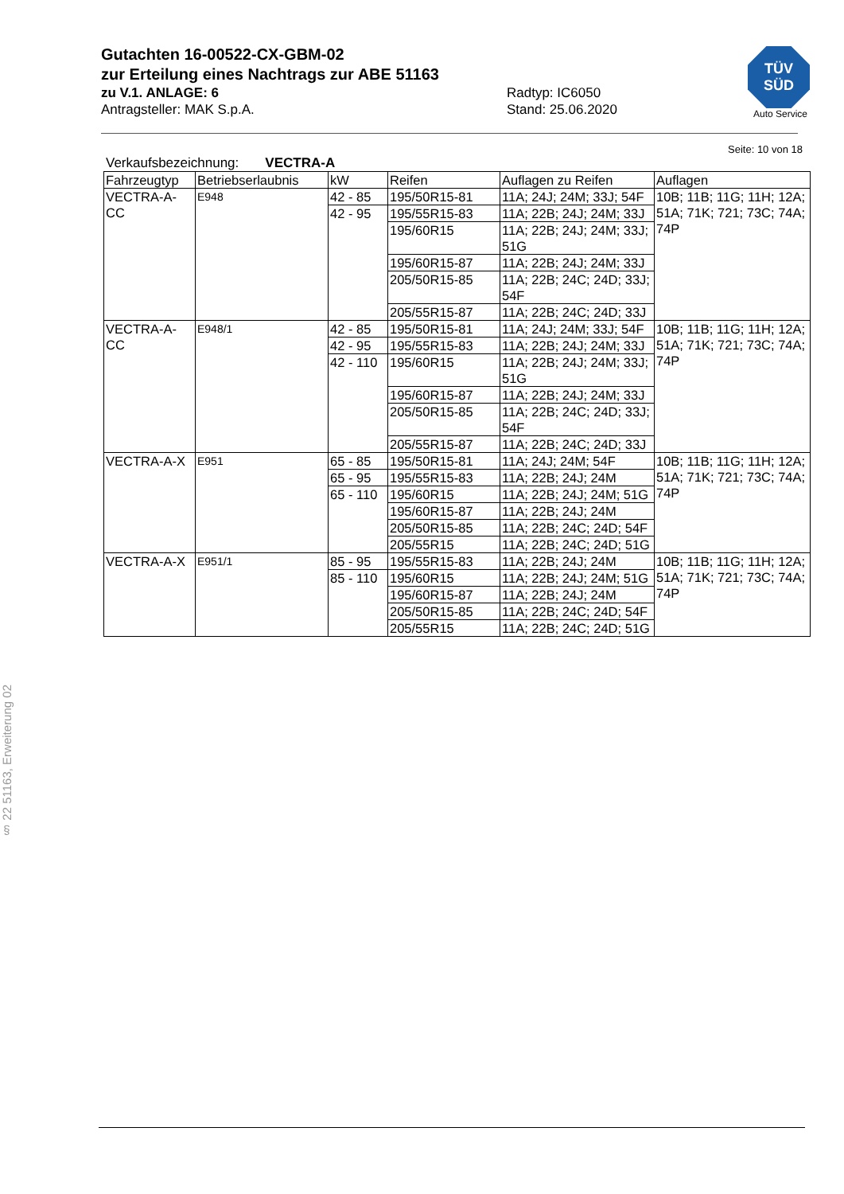Gutachten 16-00522-CX-GBM-02
zur Erteilung eines Nachtrags zur ABE 51163
zu V.1. ANLAGE: 6 Radtyp: IC6050
Antragsteller: MAK S.p.A. Stand: 25.06.2020
TÜV
SÜD
Auto Service
§ 22 51163, Erweiterung 02
Seite: 10 von 18
Verkaufsbezeichnung: VECTRA-A
| Fahrzeugtyp | Betriebserlaubnis | kW | Reifen | Auflagen zu Reifen | Auflagen |
| --- | --- | --- | --- | --- | --- |
| VECTRA-A-CC | E948 | 42 - 85 | 195/50R15-81 | 11A; 24J; 24M; 33J; 54F | 10B; 11B; 11G; 11H; 12A; 51A; 71K; 721; 73C; 74A; 74P |
| | | 42 - 95 | 195/55R15-83 | 11A; 22B; 24J; 24M; 33J | |
| | | | 195/60R15 | 11A; 22B; 24J; 24M; 33J; 51G | |
| | | | 195/60R15-87 | 11A; 22B; 24J; 24M; 33J | |
| | | | 205/50R15-85 | 11A; 22B; 24C; 24D; 33J; 54F | |
| | | | 205/55R15-87 | 11A; 22B; 24C; 24D; 33J | |
| VECTRA-A-CC | E948/1 | 42 - 85 | 195/50R15-81 | 11A; 24J; 24M; 33J; 54F | 10B; 11B; 11G; 11H; 12A; 51A; 71K; 721; 73C; 74A; 74P |
| | | 42 - 95 | 195/55R15-83 | 11A; 22B; 24J; 24M; 33J | |
| | | 42 - 110 | 195/60R15 | 11A; 22B; 24J; 24M; 33J; 51G | |
| | | | 195/60R15-87 | 11A; 22B; 24J; 24M; 33J | |
| | | | 205/50R15-85 | 11A; 22B; 24C; 24D; 33J; 54F | |
| | | | 205/55R15-87 | 11A; 22B; 24C; 24D; 33J | |
| VECTRA-A-X | E951 | 65 - 85 | 195/50R15-81 | 11A; 24J; 24M; 54F | 10B; 11B; 11G; 11H; 12A; 51A; 71K; 721; 73C; 74A; 74P |
| | | 65 - 95 | 195/55R15-83 | 11A; 22B; 24J; 24M | |
| | | 65 - 110 | 195/60R15 | 11A; 22B; 24J; 24M; 51G | |
| | | | 195/60R15-87 | 11A; 22B; 24J; 24M | |
| | | | 205/50R15-85 | 11A; 22B; 24C; 24D; 54F | |
| | | | 205/55R15 | 11A; 22B; 24C; 24D; 51G | |
| VECTRA-A-X | E951/1 | 85 - 95 | 195/55R15-83 | 11A; 22B; 24J; 24M | 10B; 11B; 11G; 11H; 12A; 51A; 71K; 721; 73C; 74A; 74P |
| | | 85 - 110 | 195/60R15 | 11A; 22B; 24J; 24M; 51G | |
| | | | 195/60R15-87 | 11A; 22B; 24J; 24M | |
| | | | 205/50R15-85 | 11A; 22B; 24C; 24D; 54F | |
| | | | 205/55R15 | 11A; 22B; 24C; 24D; 51G | |